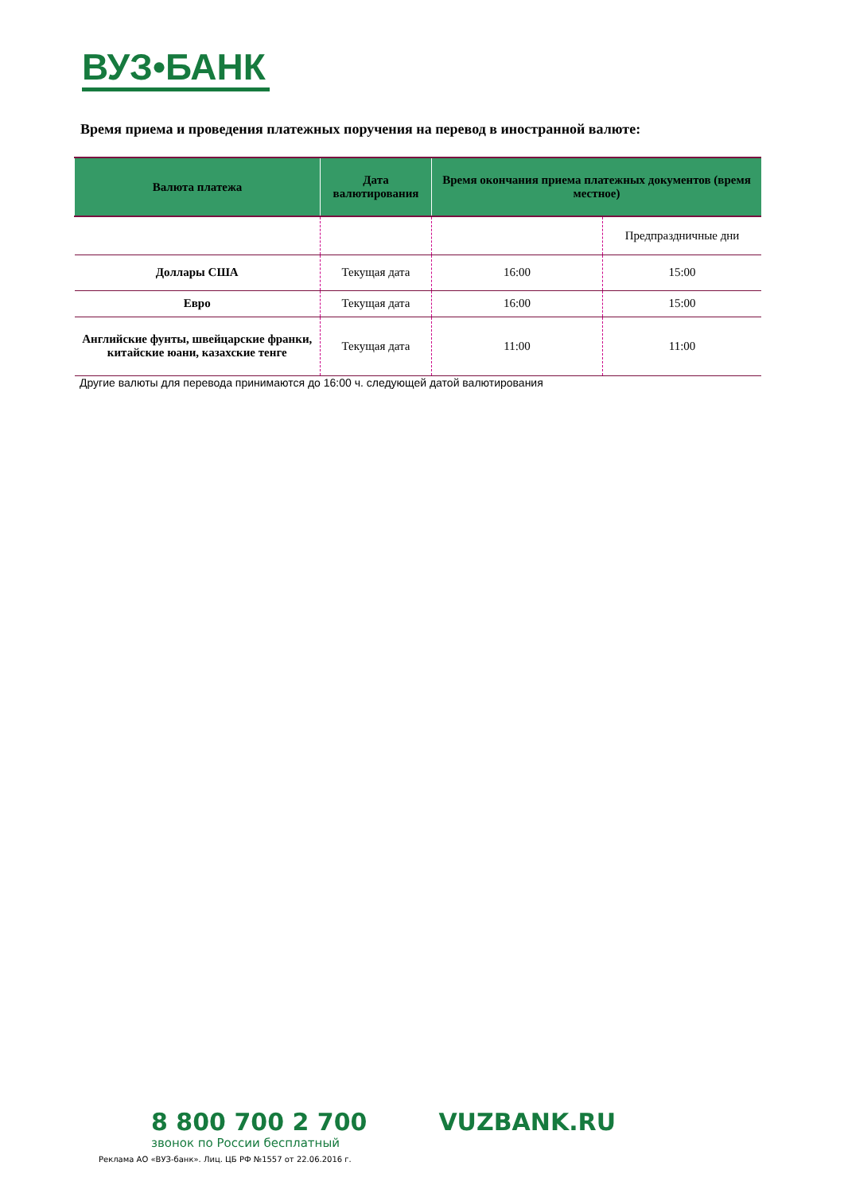ВУЗ•БАНК
Время приема и проведения платежных поручения на перевод в иностранной валюте:
| Валюта платежа | Дата валютирования | Время окончания приема платежных документов (время местное) | |
| --- | --- | --- | --- |
| | | | Предпраздничные дни |
| Доллары США | Текущая дата | 16:00 | 15:00 |
| Евро | Текущая дата | 16:00 | 15:00 |
| Английские фунты, швейцарские франки, китайские юани, казахские тенге | Текущая дата | 11:00 | 11:00 |
Другие валюты для перевода принимаются до 16:00 ч. следующей датой валютирования
8 800 700 2 700 VUZBANK.RU
звонок по России бесплатный
Реклама АО «ВУЗ-банк». Лиц. ЦБ РФ №1557 от 22.06.2016 г.